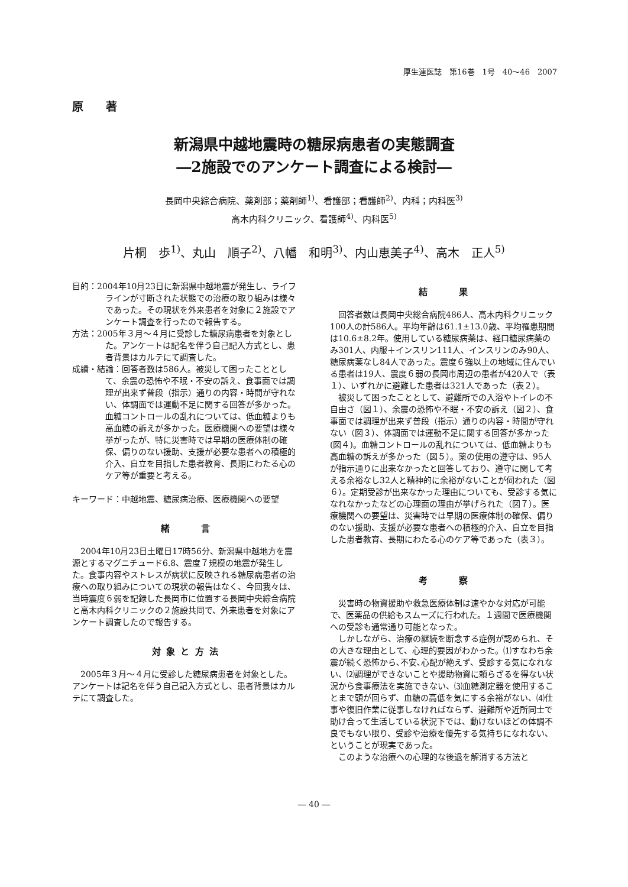厚生連医誌　第16巻　1号　40～46　2007
原　　著
新潟県中越地震時の糖尿病患者の実態調査
―2施設でのアンケート調査による検討―
長岡中央綜合病院、薬剤部；薬剤師<sup>1)</sup>、看護部；看護師<sup>2)</sup>、内科；内科医<sup>3)</sup>
高木内科クリニック、看護師<sup>4)</sup>、内科医<sup>5)</sup>
片桐　歩<sup>1)</sup>、丸山　順子<sup>2)</sup>、八幡　和明<sup>3)</sup>、内山恵美子<sup>4)</sup>、高木　正人<sup>5)</sup>
目的：2004年10月23日に新潟県中越地震が発生し、ライフラインが寸断された状態での治療の取り組みは様々であった。その現状を外来患者を対象に２施設でアンケート調査を行ったので報告する。
方法：2005年３月～４月に受診した糖尿病患者を対象とした。アンケートは記名を伴う自己記入方式とし、患者背景はカルテにて調査した。
成績・結論：回答者数は586人。被災して困ったこととして、余震の恐怖や不眠・不安の訴え、食事面では調理が出来ず普段（指示）通りの内容・時間が守れない、体調面では運動不足に関する回答が多かった。血糖コントロールの乱れについては、低血糖よりも高血糖の訴えが多かった。医療機関への要望は様々挙がったが、特に災害時では早期の医療体制の確保、偏りのない援助、支援が必要な患者への積極的介入、自立を目指した患者教育、長期にわたる心のケア等が重要と考える。
キーワード：中越地震、糖尿病治療、医療機関への要望
緒　　　言
2004年10月23日土曜日17時56分、新潟県中越地方を震源とするマグニチュード6.8、震度７規模の地震が発生した。食事内容やストレスが病状に反映される糖尿病患者の治療への取り組みについての現状の報告はなく、今回我々は、当時震度６弱を記録した長岡市に位置する長岡中央綜合病院と高木内科クリニックの２施設共同で、外来患者を対象にアンケート調査したので報告する。
対 象 と 方 法
2005年３月～４月に受診した糖尿病患者を対象とした。アンケートは記名を伴う自己記入方式とし、患者背景はカルテにて調査した。
結　　　果
回答者数は長岡中央総合病院486人、高木内科クリニック100人の計586人。平均年齢は61.1±13.0歳、平均罹患期間は10.6±8.2年。使用している糖尿病薬は、経口糖尿病薬のみ301人、内服＋インスリン111人、インスリンのみ90人、糖尿病薬なし84人であった。震度６強以上の地域に住んでいる患者は19人、震度６弱の長岡市周辺の患者が420人で（表１）、いずれかに避難した患者は321人であった（表２）。
被災して困ったこととして、避難所での入浴やトイレの不自由さ（図１）、余震の恐怖や不眠・不安の訴え（図２）、食事面では調理が出来ず普段（指示）通りの内容・時間が守れない（図３）、体調面では運動不足に関する回答が多かった(図４)。血糖コントロールの乱れについては、低血糖よりも高血糖の訴えが多かった（図５）。薬の使用の遵守は、95人が指示通りに出来なかったと回答しており、遵守に関して考える余裕なし32人と精神的に余裕がないことが伺われた（図６）。定期受診が出来なかった理由についても、受診する気になれなかったなどの心理面の理由が挙げられた（図７）。医療機関への要望は、災害時では早期の医療体制の確保、偏りのない援助、支援が必要な患者への積極的介入、自立を目指した患者教育、長期にわたる心のケア等であった（表３）。
考　　　察
災害時の物資援助や救急医療体制は速やかな対応が可能で、医薬品の供給もスムーズに行われた。１週間で医療機関への受診も通常通り可能となった。
しかしながら、治療の継続を断念する症例が認められ、その大きな理由として、心理的要因がわかった。⑴すなわち余震が続く恐怖から､不安､心配が絶えず、受診する気になれない、⑵調理ができないことや援助物資に頼らざるを得ない状況から食事療法を実施できない、⑶血糖測定器を使用することまで頭が回らず、血糖の高低を気にする余裕がない、⑷仕事や復旧作業に従事しなければならず、避難所や近所同士で助け合って生活している状況下では、動けないほどの体調不良でもない限り、受診や治療を優先する気持ちになれない、ということが現実であった。
このような治療への心理的な後退を解消する方法と
― 40 ―